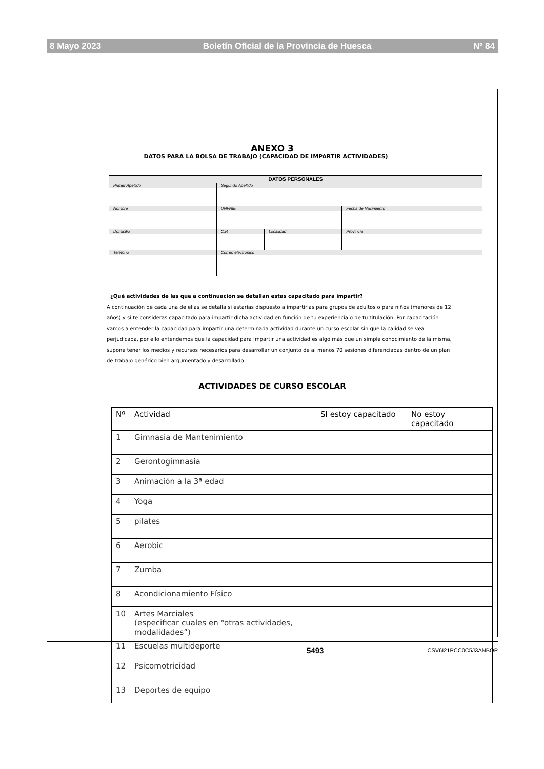8 Mayo 2023 Boletín Oficial de la Provincia de Huesca Nº 84
ANEXO 3
DATOS PARA LA BOLSA DE TRABAJO (CAPACIDAD DE IMPARTIR ACTIVIDADES)
| DATOS PERSONALES | | | |
| --- | --- | --- | --- |
| Primer Apellido | Segundo Apellido | | |
| Nombre | DNI/NIE | | Fecha de Nacimiento |
| Domicilio | C.P. | Localidad | Provincia |
| Teléfono | Correo electrónico | | |
¿Qué actividades de las que a continuación se detallan estas capacitado para impartir?
A continuación de cada una de ellas se detalla si estarías dispuesto a impartirlas para grupos de adultos o para niños (menores de 12 años) y si te consideras capacitado para impartir dicha actividad en función de tu experiencia o de tu titulación. Por capacitación vamos a entender la capacidad para impartir una determinada actividad durante un curso escolar sin que la calidad se vea perjudicada, por ello entendemos que la capacidad para impartir una actividad es algo más que un simple conocimiento de la misma, supone tener los medios y recursos necesarios para desarrollar un conjunto de al menos 70 sesiones diferenciadas dentro de un plan de trabajo genérico bien argumentado y desarrollado
ACTIVIDADES DE CURSO ESCOLAR
| Nº | Actividad | SI estoy capacitado | No estoy capacitado |
| --- | --- | --- | --- |
| 1 | Gimnasia de Mantenimiento | | |
| 2 | Gerontogimnasia | | |
| 3 | Animación a la 3ª edad | | |
| 4 | Yoga | | |
| 5 | pilates | | |
| 6 | Aerobic | | |
| 7 | Zumba | | |
| 8 | Acondicionamiento Físico | | |
| 10 | Artes Marciales (especificar cuales en “otras actividades, modalidades”) | | |
| 11 | Escuelas multideporte | | |
| 12 | Psicomotricidad | | |
| 13 | Deportes de equipo | | |
5493 CSV6I21PCC0C5J3ANBOP